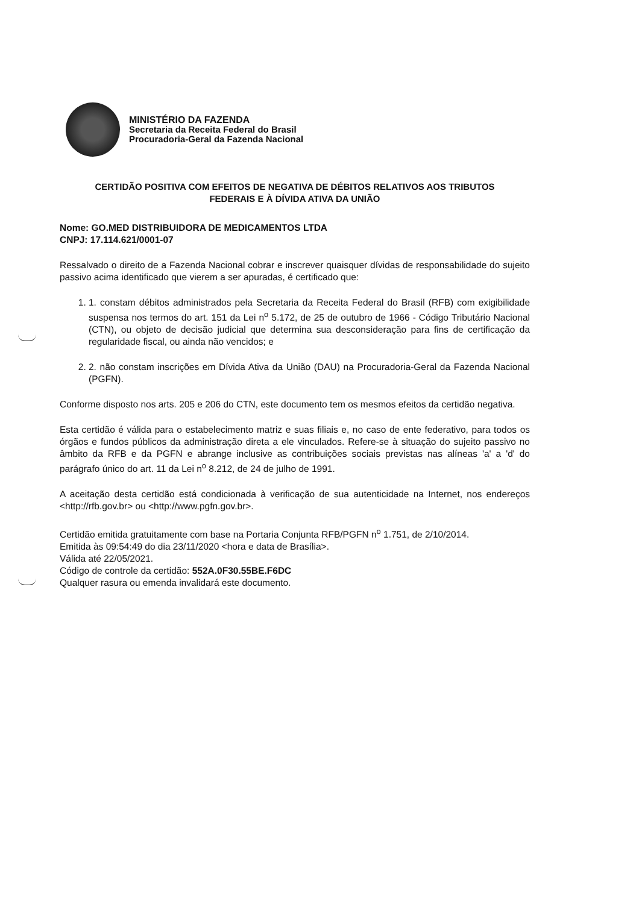MINISTÉRIO DA FAZENDA
Secretaria da Receita Federal do Brasil
Procuradoria-Geral da Fazenda Nacional
CERTIDÃO POSITIVA COM EFEITOS DE NEGATIVA DE DÉBITOS RELATIVOS AOS TRIBUTOS
FEDERAIS E À DÍVIDA ATIVA DA UNIÃO
Nome: GO.MED DISTRIBUIDORA DE MEDICAMENTOS LTDA
CNPJ: 17.114.621/0001-07
Ressalvado o direito de a Fazenda Nacional cobrar e inscrever quaisquer dívidas de responsabilidade do sujeito passivo acima identificado que vierem a ser apuradas, é certificado que:
1. 1. constam débitos administrados pela Secretaria da Receita Federal do Brasil (RFB) com exigibilidade suspensa nos termos do art. 151 da Lei n<sup>o</sup> 5.172, de 25 de outubro de 1966 - Código Tributário Nacional (CTN), ou objeto de decisão judicial que determina sua desconsideração para fins de certificação da regularidade fiscal, ou ainda não vencidos; e
2. 2. não constam inscrições em Dívida Ativa da União (DAU) na Procuradoria-Geral da Fazenda Nacional (PGFN).
Conforme disposto nos arts. 205 e 206 do CTN, este documento tem os mesmos efeitos da certidão negativa.
Esta certidão é válida para o estabelecimento matriz e suas filiais e, no caso de ente federativo, para todos os órgãos e fundos públicos da administração direta a ele vinculados. Refere-se à situação do sujeito passivo no âmbito da RFB e da PGFN e abrange inclusive as contribuições sociais previstas nas alíneas 'a' a 'd' do parágrafo único do art. 11 da Lei n<sup>o</sup> 8.212, de 24 de julho de 1991.
A aceitação desta certidão está condicionada à verificação de sua autenticidade na Internet, nos endereços <http://rfb.gov.br> ou <http://www.pgfn.gov.br>.
Certidão emitida gratuitamente com base na Portaria Conjunta RFB/PGFN n<sup>o</sup> 1.751, de 2/10/2014.
Emitida às 09:54:49 do dia 23/11/2020 <hora e data de Brasília>.
Válida até 22/05/2021.
Código de controle da certidão: 552A.0F30.55BE.F6DC
Qualquer rasura ou emenda invalidará este documento.